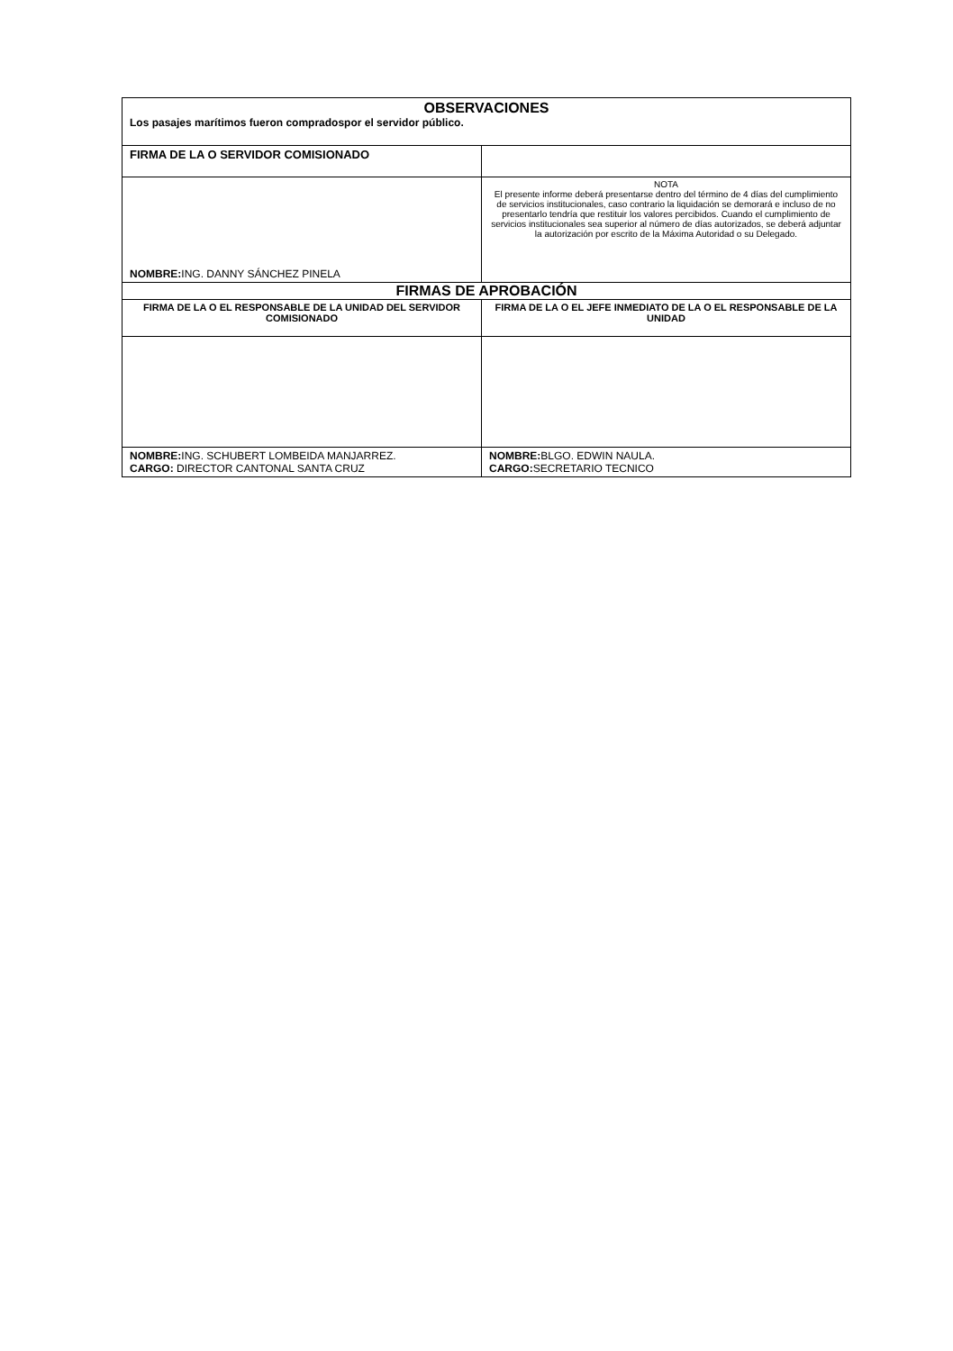| OBSERVACIONES Los pasajes marítimos fueron compradospor el servidor público. | |
| FIRMA DE LA O SERVIDOR COMISIONADO | |
| NOMBRE: ING. DANNY SÁNCHEZ PINELA | NOTA El presente informe deberá presentarse dentro del término de 4 días del cumplimiento de servicios institucionales, caso contrario la liquidación se demorará e incluso de no presentarlo tendría que restituir los valores percibidos. Cuando el cumplimiento de servicios institucionales sea superior al número de días autorizados, se deberá adjuntar la autorización por escrito de la Máxima Autoridad o su Delegado. |
| FIRMAS DE APROBACIÓN | |
| FIRMA DE LA O EL RESPONSABLE DE LA UNIDAD DEL SERVIDOR COMISIONADO | FIRMA DE LA O EL JEFE INMEDIATO DE LA O EL RESPONSABLE DE LA UNIDAD |
| NOMBRE: ING. SCHUBERT LOMBEIDA MANJARREZ. CARGO: DIRECTOR CANTONAL SANTA CRUZ | NOMBRE: BLGO. EDWIN NAULA. CARGO: SECRETARIO TECNICO |